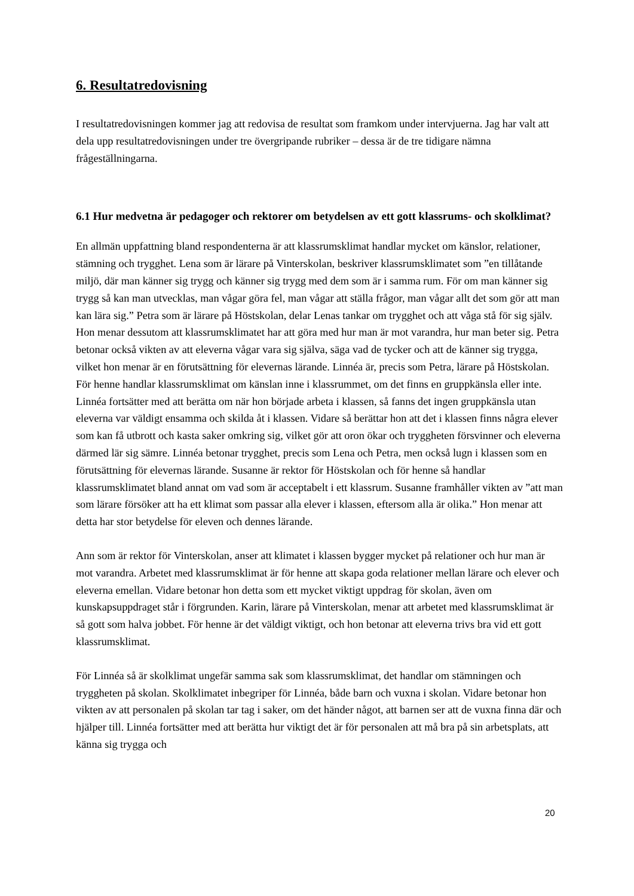6. Resultatredovisning
I resultatredovisningen kommer jag att redovisa de resultat som framkom under intervjuerna. Jag har valt att dela upp resultatredovisningen under tre övergripande rubriker – dessa är de tre tidigare nämna frågeställningarna.
6.1 Hur medvetna är pedagoger och rektorer om betydelsen av ett gott klassrums- och skolklimat?
En allmän uppfattning bland respondenterna är att klassrumsklimat handlar mycket om känslor, relationer, stämning och trygghet. Lena som är lärare på Vinterskolan, beskriver klassrumsklimatet som ”en tillåtande miljö, där man känner sig trygg och känner sig trygg med dem som är i samma rum. För om man känner sig trygg så kan man utvecklas, man vågar göra fel, man vågar att ställa frågor, man vågar allt det som gör att man kan lära sig.” Petra som är lärare på Höstskolan, delar Lenas tankar om trygghet och att våga stå för sig själv. Hon menar dessutom att klassrumsklimatet har att göra med hur man är mot varandra, hur man beter sig. Petra betonar också vikten av att eleverna vågar vara sig själva, säga vad de tycker och att de känner sig trygga, vilket hon menar är en förutsättning för elevernas lärande. Linnéa är, precis som Petra, lärare på Höstskolan. För henne handlar klassrumsklimat om känslan inne i klassrummet, om det finns en gruppkänsla eller inte. Linnéa fortsätter med att berätta om när hon började arbeta i klassen, så fanns det ingen gruppkänsla utan eleverna var väldigt ensamma och skilda åt i klassen. Vidare så berättar hon att det i klassen finns några elever som kan få utbrott och kasta saker omkring sig, vilket gör att oron ökar och tryggheten försvinner och eleverna därmed lär sig sämre. Linnéa betonar trygghet, precis som Lena och Petra, men också lugn i klassen som en förutsättning för elevernas lärande. Susanne är rektor för Höstskolan och för henne så handlar klassrumsklimatet bland annat om vad som är acceptabelt i ett klassrum. Susanne framhåller vikten av ”att man som lärare försöker att ha ett klimat som passar alla elever i klassen, eftersom alla är olika.” Hon menar att detta har stor betydelse för eleven och dennes lärande.
Ann som är rektor för Vinterskolan, anser att klimatet i klassen bygger mycket på relationer och hur man är mot varandra. Arbetet med klassrumsklimat är för henne att skapa goda relationer mellan lärare och elever och eleverna emellan. Vidare betonar hon detta som ett mycket viktigt uppdrag för skolan, även om kunskapsuppdraget står i förgrunden. Karin, lärare på Vinterskolan, menar att arbetet med klassrumsklimat är så gott som halva jobbet. För henne är det väldigt viktigt, och hon betonar att eleverna trivs bra vid ett gott klassrumsklimat.
För Linnéa så är skolklimat ungefär samma sak som klassrumsklimat, det handlar om stämningen och tryggheten på skolan. Skolklimatet inbegriper för Linnéa, både barn och vuxna i skolan. Vidare betonar hon vikten av att personalen på skolan tar tag i saker, om det händer något, att barnen ser att de vuxna finna där och hjälper till. Linnéa fortsätter med att berätta hur viktigt det är för personalen att må bra på sin arbetsplats, att känna sig trygga och
20